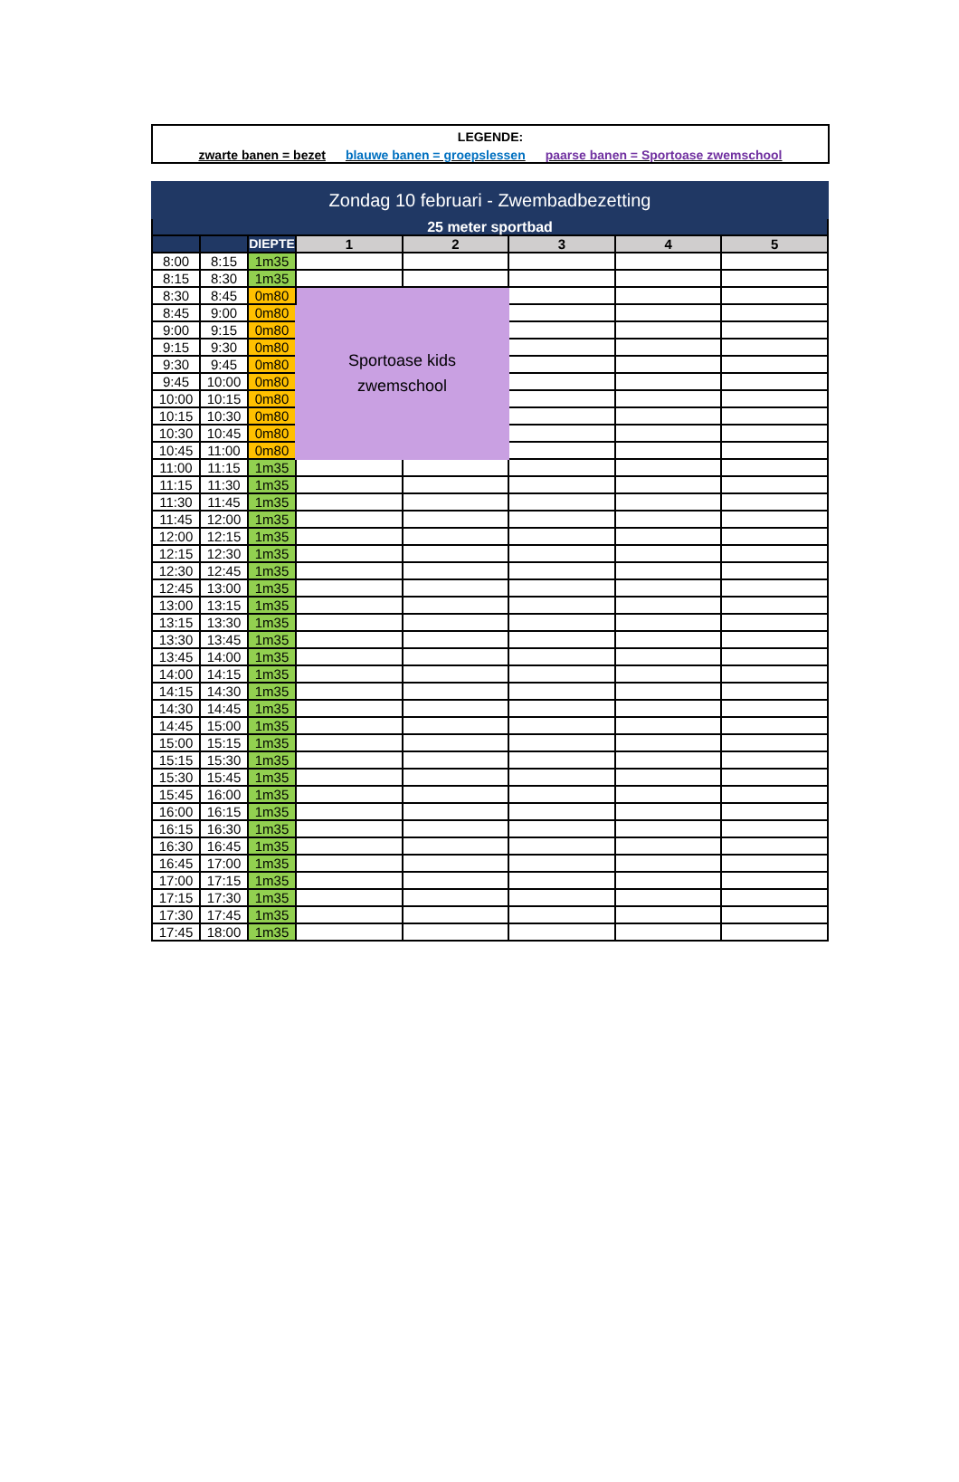LEGENDE:
zwarte banen = bezet blauwe banen = groepslessen paarse banen = Sportoase zwemschool
| Zondag 10 februari - Zwembadbezetting | | | | | | | |
| --- | --- | --- | --- | --- | --- | --- | --- |
| 25 meter sportbad | | | | | | | |
| | | DIEPTE | 1 | 2 | 3 | 4 | 5 |
| 8:00 | 8:15 | 1m35 | | | | | |
| 8:15 | 8:30 | 1m35 | | | | | |
| 8:30 | 8:45 | 0m80 | Sportoase kids zwemschool | | | | |
| 8:45 | 9:00 | 0m80 | | | | | |
| 9:00 | 9:15 | 0m80 | | | | | |
| 9:15 | 9:30 | 0m80 | | | | | |
| 9:30 | 9:45 | 0m80 | | | | | |
| 9:45 | 10:00 | 0m80 | | | | | |
| 10:00 | 10:15 | 0m80 | | | | | |
| 10:15 | 10:30 | 0m80 | | | | | |
| 10:30 | 10:45 | 0m80 | | | | | |
| 10:45 | 11:00 | 0m80 | | | | | |
| 11:00 | 11:15 | 1m35 | | | | | |
| 11:15 | 11:30 | 1m35 | | | | | |
| 11:30 | 11:45 | 1m35 | | | | | |
| 11:45 | 12:00 | 1m35 | | | | | |
| 12:00 | 12:15 | 1m35 | | | | | |
| 12:15 | 12:30 | 1m35 | | | | | |
| 12:30 | 12:45 | 1m35 | | | | | |
| 12:45 | 13:00 | 1m35 | | | | | |
| 13:00 | 13:15 | 1m35 | | | | | |
| 13:15 | 13:30 | 1m35 | | | | | |
| 13:30 | 13:45 | 1m35 | | | | | |
| 13:45 | 14:00 | 1m35 | | | | | |
| 14:00 | 14:15 | 1m35 | | | | | |
| 14:15 | 14:30 | 1m35 | | | | | |
| 14:30 | 14:45 | 1m35 | | | | | |
| 14:45 | 15:00 | 1m35 | | | | | |
| 15:00 | 15:15 | 1m35 | | | | | |
| 15:15 | 15:30 | 1m35 | | | | | |
| 15:30 | 15:45 | 1m35 | | | | | |
| 15:45 | 16:00 | 1m35 | | | | | |
| 16:00 | 16:15 | 1m35 | | | | | |
| 16:15 | 16:30 | 1m35 | | | | | |
| 16:30 | 16:45 | 1m35 | | | | | |
| 16:45 | 17:00 | 1m35 | | | | | |
| 17:00 | 17:15 | 1m35 | | | | | |
| 17:15 | 17:30 | 1m35 | | | | | |
| 17:30 | 17:45 | 1m35 | | | | | |
| 17:45 | 18:00 | 1m35 | | | | | |